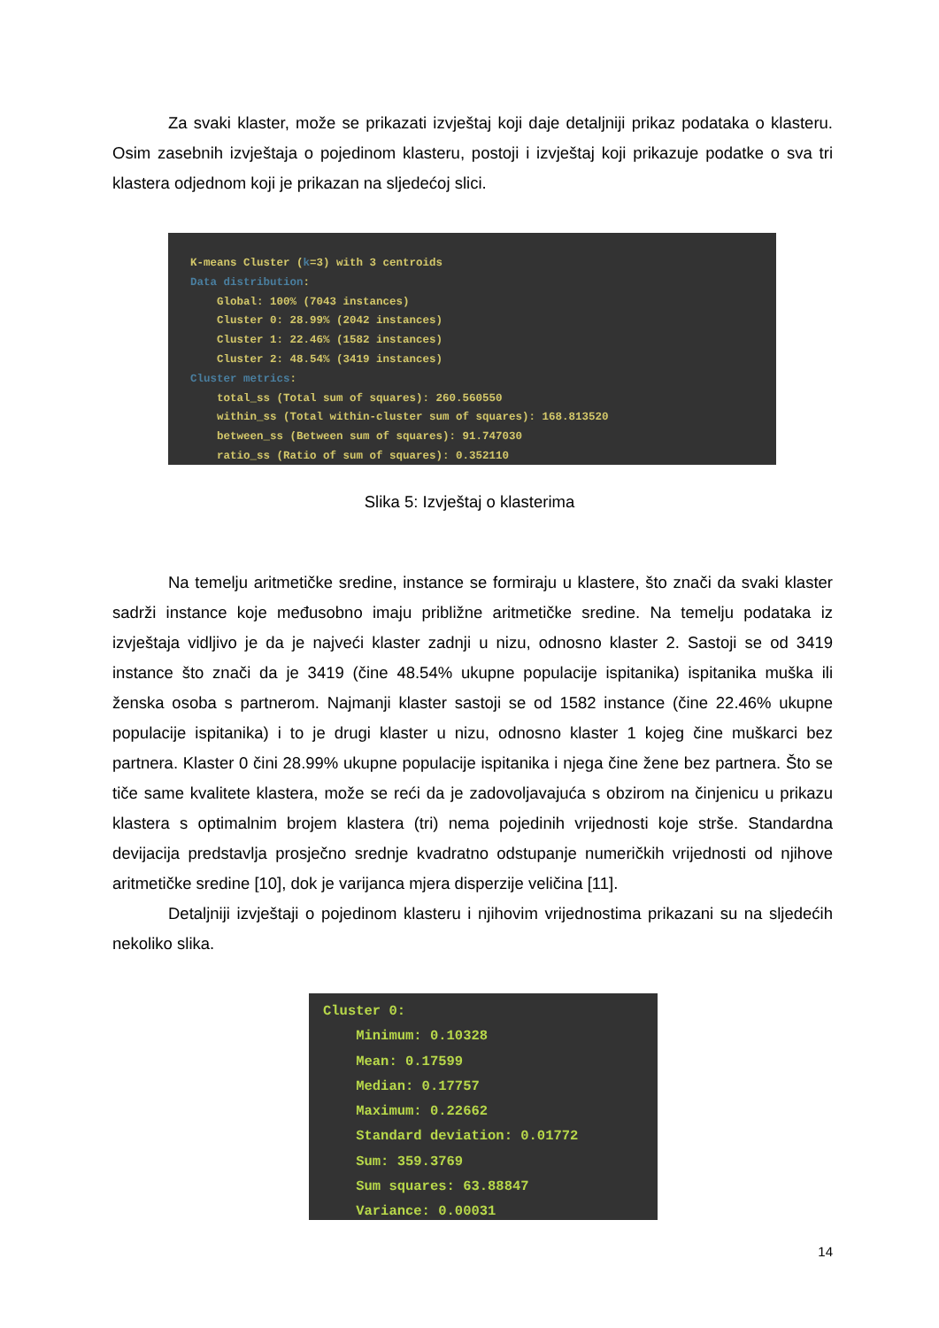Za svaki klaster, može se prikazati izvještaj koji daje detaljniji prikaz podataka o klasteru. Osim zasebnih izvještaja o pojedinom klasteru, postoji i izvještaj koji prikazuje podatke o sva tri klastera odjednom koji je prikazan na sljedećoj slici.
K-means Cluster (k=3) with 3 centroids
Data distribution:
Global: 100% (7043 instances)
Cluster 0: 28.99% (2042 instances)
Cluster 1: 22.46% (1582 instances)
Cluster 2: 48.54% (3419 instances)
Cluster metrics:
total_ss (Total sum of squares): 260.560550
within_ss (Total within-cluster sum of squares): 168.813520
between_ss (Between sum of squares): 91.747030
ratio_ss (Ratio of sum of squares): 0.352110
Slika 5: Izvještaj o klasterima
Na temelju aritmetičke sredine, instance se formiraju u klastere, što znači da svaki klaster sadrži instance koje međusobno imaju približne aritmetičke sredine. Na temelju podataka iz izvještaja vidljivo je da je najveći klaster zadnji u nizu, odnosno klaster 2. Sastoji se od 3419 instance što znači da je 3419 (čine 48.54% ukupne populacije ispitanika) ispitanika muška ili ženska osoba s partnerom. Najmanji klaster sastoji se od 1582 instance (čine 22.46% ukupne populacije ispitanika) i to je drugi klaster u nizu, odnosno klaster 1 kojeg čine muškarci bez partnera. Klaster 0 čini 28.99% ukupne populacije ispitanika i njega čine žene bez partnera. Što se tiče same kvalitete klastera, može se reći da je zadovoljavajuća s obzirom na činjenicu u prikazu klastera s optimalnim brojem klastera (tri) nema pojedinih vrijednosti koje strše. Standardna devijacija predstavlja prosječno srednje kvadratno odstupanje numeričkih vrijednosti od njihove aritmetičke sredine [10], dok je varijanca mjera disperzije veličina [11].
Detaljniji izvještaji o pojedinom klasteru i njihovim vrijednostima prikazani su na sljedećih nekoliko slika.
Cluster 0:
Minimum: 0.10328
Mean: 0.17599
Median: 0.17757
Maximum: 0.22662
Standard deviation: 0.01772
Sum: 359.3769
Sum squares: 63.88847
Variance: 0.00031
14